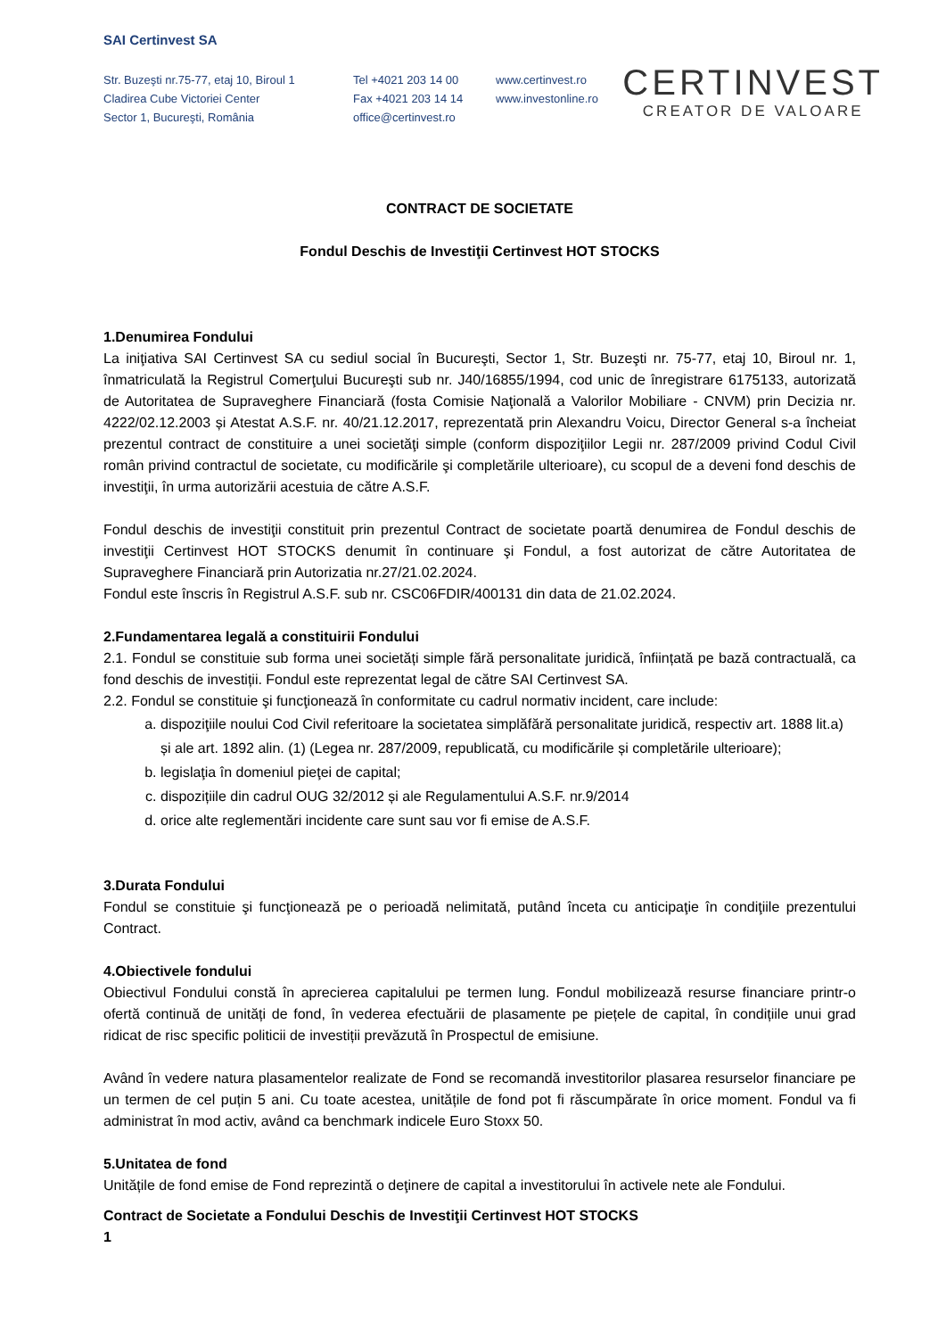SAI Certinvest SA
Str. Buzeşti nr.75-77, etaj 10, Biroul 1
Cladirea Cube Victoriei Center
Sector 1, Bucureşti, România
Tel +4021 203 14 00
Fax +4021 203 14 14
office@certinvest.ro
www.certinvest.ro
www.investonline.ro
CERTINVEST
CREATOR DE VALOARE
CONTRACT DE SOCIETATE
Fondul Deschis de Investiţii Certinvest HOT STOCKS
1.Denumirea Fondului
La iniţiativa SAI Certinvest SA cu sediul social în Bucureşti, Sector 1, Str. Buzeşti nr. 75-77, etaj 10, Biroul nr. 1, înmatriculată la Registrul Comerţului Bucureşti sub nr. J40/16855/1994, cod unic de înregistrare 6175133, autorizată de Autoritatea de Supraveghere Financiară (fosta Comisie Naţională a Valorilor Mobiliare - CNVM) prin Decizia nr. 4222/02.12.2003 și Atestat A.S.F. nr. 40/21.12.2017, reprezentată prin Alexandru Voicu, Director General s-a încheiat prezentul contract de constituire a unei societăţi simple (conform dispoziţiilor Legii nr. 287/2009 privind Codul Civil român privind contractul de societate, cu modificările şi completările ulterioare), cu scopul de a deveni fond deschis de investiţii, în urma autorizării acestuia de către A.S.F.
Fondul deschis de investiţii constituit prin prezentul Contract de societate poartă denumirea de Fondul deschis de investiţii Certinvest HOT STOCKS denumit în continuare şi Fondul, a fost autorizat de către Autoritatea de Supraveghere Financiară prin Autorizatia nr.27/21.02.2024.
Fondul este înscris în Registrul A.S.F. sub nr. CSC06FDIR/400131 din data de 21.02.2024.
2.Fundamentarea legală a constituirii Fondului
2.1. Fondul se constituie sub forma unei societăți simple fără personalitate juridică, înființată pe bază contractuală, ca fond deschis de investiții. Fondul este reprezentat legal de către SAI Certinvest SA.
2.2. Fondul se constituie şi funcţionează în conformitate cu cadrul normativ incident, care include:
a. dispoziţiile noului Cod Civil referitoare la societatea simplăfără personalitate juridică, respectiv art. 1888 lit.a) și ale art. 1892 alin. (1) (Legea nr. 287/2009, republicată, cu modificările și completările ulterioare);
b. legislaţia în domeniul pieţei de capital;
c. dispozițiile din cadrul OUG 32/2012 și ale Regulamentului A.S.F. nr.9/2014
d. orice alte reglementări incidente care sunt sau vor fi emise de A.S.F.
3.Durata Fondului
Fondul se constituie şi funcţionează pe o perioadă nelimitată, putând înceta cu anticipaţie în condiţiile prezentului Contract.
4.Obiectivele fondului
Obiectivul Fondului constă în aprecierea capitalului pe termen lung. Fondul mobilizează resurse financiare printr-o ofertă continuă de unități de fond, în vederea efectuării de plasamente pe piețele de capital, în condițiile unui grad ridicat de risc specific politicii de investiții prevăzută în Prospectul de emisiune.
Având în vedere natura plasamentelor realizate de Fond se recomandă investitorilor plasarea resurselor financiare pe un termen de cel puțin 5 ani. Cu toate acestea, unitățile de fond pot fi răscumpărate în orice moment. Fondul va fi administrat în mod activ, având ca benchmark indicele Euro Stoxx 50.
5.Unitatea de fond
Unitățile de fond emise de Fond reprezintă o deţinere de capital a investitorului în activele nete ale Fondului.
Contract de Societate a Fondului Deschis de Investiţii Certinvest HOT STOCKS
1